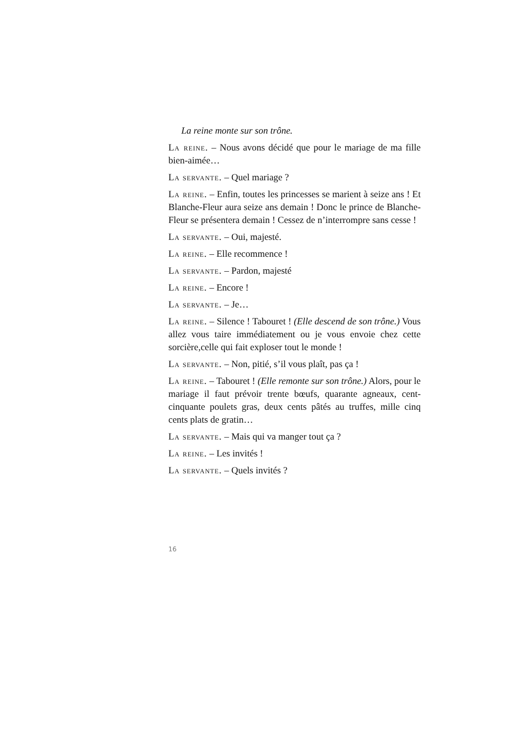La reine monte sur son trône.
La reine. – Nous avons décidé que pour le mariage de ma fille bien-aimée…
La servante. – Quel mariage ?
La reine. – Enfin, toutes les princesses se marient à seize ans ! Et Blanche-Fleur aura seize ans demain ! Donc le prince de Blanche-Fleur se présentera demain ! Cessez de n’interrompre sans cesse !
La servante. – Oui, majesté.
La reine. – Elle recommence !
La servante. – Pardon, majesté
La reine. – Encore !
La servante. – Je…
La reine. – Silence ! Tabouret ! (Elle descend de son trône.) Vous allez vous taire immédiatement ou je vous envoie chez cette sorcière,celle qui fait exploser tout le monde !
La servante. – Non, pitié, s’il vous plaît, pas ça !
La reine. – Tabouret ! (Elle remonte sur son trône.) Alors, pour le mariage il faut prévoir trente bœufs, quarante agneaux, cent-cinquante poulets gras, deux cents pâtés au truffes, mille cinq cents plats de gratin…
La servante. – Mais qui va manger tout ça ?
La reine. – Les invités !
La servante. – Quels invités ?
16